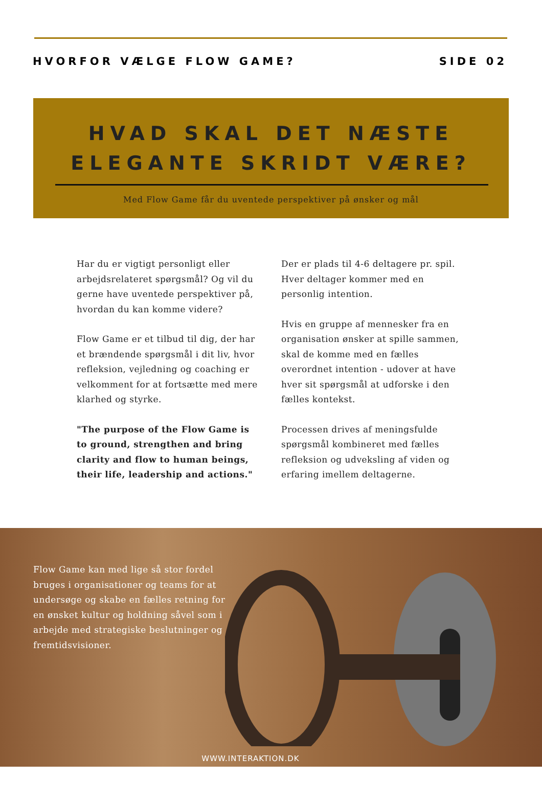HVORFOR VÆLGE FLOW GAME? SIDE 02
HVAD SKAL DET NÆSTE
ELEGANTE SKRIDT VÆRE?
Med Flow Game får du uventede perspektiver på ønsker og mål
Har du er vigtigt personligt eller arbejdsrelateret spørgsmål? Og vil du gerne have uventede perspektiver på, hvordan du kan komme videre?
Flow Game er et tilbud til dig, der har et brændende spørgsmål i dit liv, hvor refleksion, vejledning og coaching er velkomment for at fortsætte med mere klarhed og styrke.
"The purpose of the Flow Game is to ground, strengthen and bring clarity and flow to human beings, their life, leadership and actions."
Der er plads til 4-6 deltagere pr. spil. Hver deltager kommer med en personlig intention.
Hvis en gruppe af mennesker fra en organisation ønsker at spille sammen, skal de komme med en fælles overordnet intention - udover at have hver sit spørgsmål at udforske i den fælles kontekst.
Processen drives af meningsfulde spørgsmål kombineret med fælles refleksion og udveksling af viden og erfaring imellem deltagerne.
Flow Game kan med lige så stor fordel bruges i organisationer og teams for at undersøge og skabe en fælles retning for en ønsket kultur og holdning såvel som i arbejde med strategiske beslutninger og fremtidsvisioner.
WWW.INTERAKTION.DK